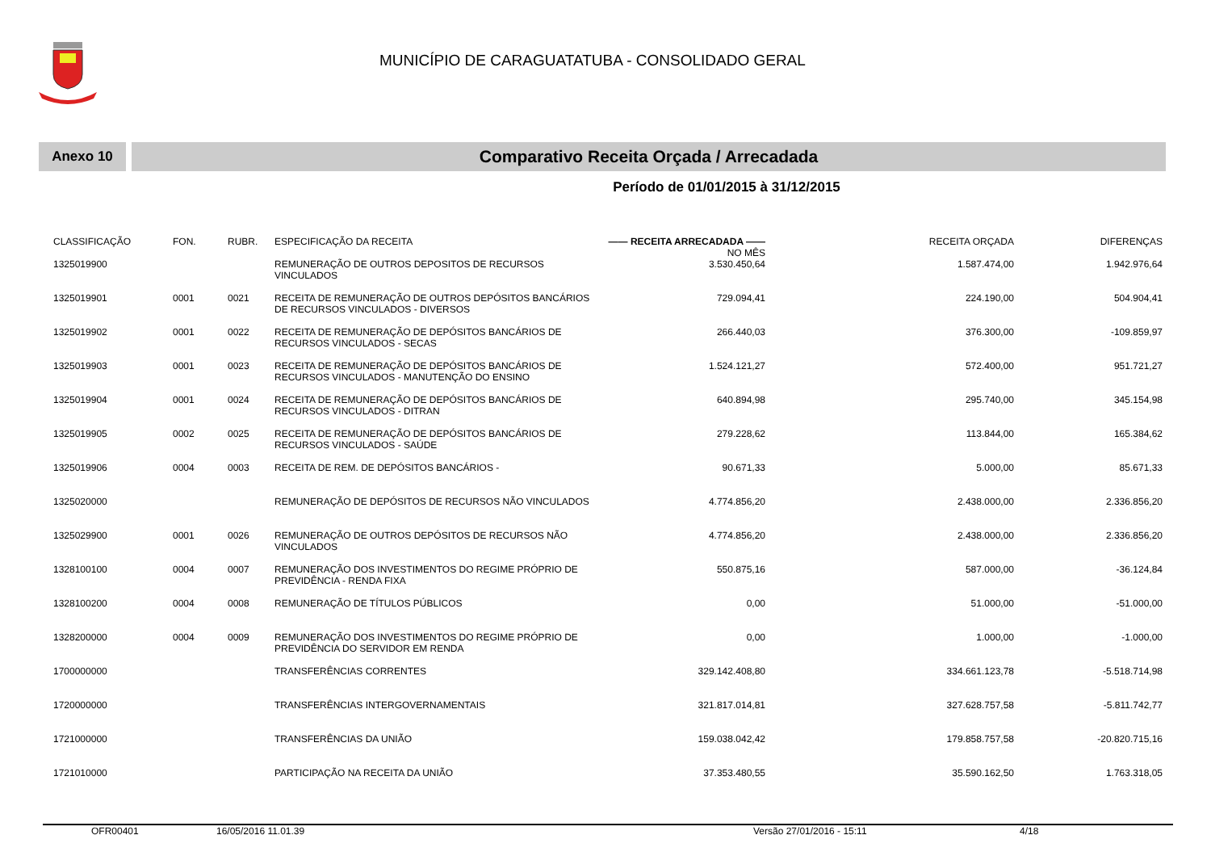MUNICÍPIO DE CARAGUATATUBA - CONSOLIDADO GERAL
Anexo 10
Comparativo Receita Orçada / Arrecadada
Período de 01/01/2015 à 31/12/2015
| CLASSIFICAÇÃO | FON. | RUBR. | ESPECIFICAÇÃO DA RECEITA | —— RECEITA ARRECADADA —— NO MÊS | RECEITA ORÇADA | DIFERENÇAS |
| --- | --- | --- | --- | --- | --- | --- |
| 1325019900 | | | REMUNERAÇÃO DE OUTROS DEPOSITOS DE RECURSOS VINCULADOS | 3.530.450,64 | 1.587.474,00 | 1.942.976,64 |
| 1325019901 | 0001 | 0021 | RECEITA DE REMUNERAÇÃO DE OUTROS DEPÓSITOS BANCÁRIOS DE RECURSOS VINCULADOS - DIVERSOS | 729.094,41 | 224.190,00 | 504.904,41 |
| 1325019902 | 0001 | 0022 | RECEITA DE REMUNERAÇÃO DE DEPÓSITOS BANCÁRIOS DE RECURSOS VINCULADOS - SECAS | 266.440,03 | 376.300,00 | -109.859,97 |
| 1325019903 | 0001 | 0023 | RECEITA DE REMUNERAÇÃO DE DEPÓSITOS BANCÁRIOS DE RECURSOS VINCULADOS - MANUTENÇÃO DO ENSINO | 1.524.121,27 | 572.400,00 | 951.721,27 |
| 1325019904 | 0001 | 0024 | RECEITA DE REMUNERAÇÃO DE DEPÓSITOS BANCÁRIOS DE RECURSOS VINCULADOS - DITRAN | 640.894,98 | 295.740,00 | 345.154,98 |
| 1325019905 | 0002 | 0025 | RECEITA DE REMUNERAÇÃO DE DEPÓSITOS BANCÁRIOS DE RECURSOS VINCULADOS - SAÚDE | 279.228,62 | 113.844,00 | 165.384,62 |
| 1325019906 | 0004 | 0003 | RECEITA DE REM. DE DEPÓSITOS BANCÁRIOS - | 90.671,33 | 5.000,00 | 85.671,33 |
| 1325020000 | | | REMUNERAÇÃO DE DEPÓSITOS DE RECURSOS NÃO VINCULADOS | 4.774.856,20 | 2.438.000,00 | 2.336.856,20 |
| 1325029900 | 0001 | 0026 | REMUNERAÇÃO DE OUTROS DEPÓSITOS DE RECURSOS NÃO VINCULADOS | 4.774.856,20 | 2.438.000,00 | 2.336.856,20 |
| 1328100100 | 0004 | 0007 | REMUNERAÇÃO DOS INVESTIMENTOS DO REGIME PRÓPRIO DE PREVIDÊNCIA - RENDA FIXA | 550.875,16 | 587.000,00 | -36.124,84 |
| 1328100200 | 0004 | 0008 | REMUNERAÇÃO DE TÍTULOS PÚBLICOS | 0,00 | 51.000,00 | -51.000,00 |
| 1328200000 | 0004 | 0009 | REMUNERAÇÃO DOS INVESTIMENTOS DO REGIME PRÓPRIO DE PREVIDÊNCIA DO SERVIDOR EM RENDA | 0,00 | 1.000,00 | -1.000,00 |
| 1700000000 | | | TRANSFERÊNCIAS CORRENTES | 329.142.408,80 | 334.661.123,78 | -5.518.714,98 |
| 1720000000 | | | TRANSFERÊNCIAS INTERGOVERNAMENTAIS | 321.817.014,81 | 327.628.757,58 | -5.811.742,77 |
| 1721000000 | | | TRANSFERÊNCIAS DA UNIÃO | 159.038.042,42 | 179.858.757,58 | -20.820.715,16 |
| 1721010000 | | | PARTICIPAÇÃO NA RECEITA DA UNIÃO | 37.353.480,55 | 35.590.162,50 | 1.763.318,05 |
OFR00401 16/05/2016 11.01.39 Versão 27/01/2016 - 15:11 4/18